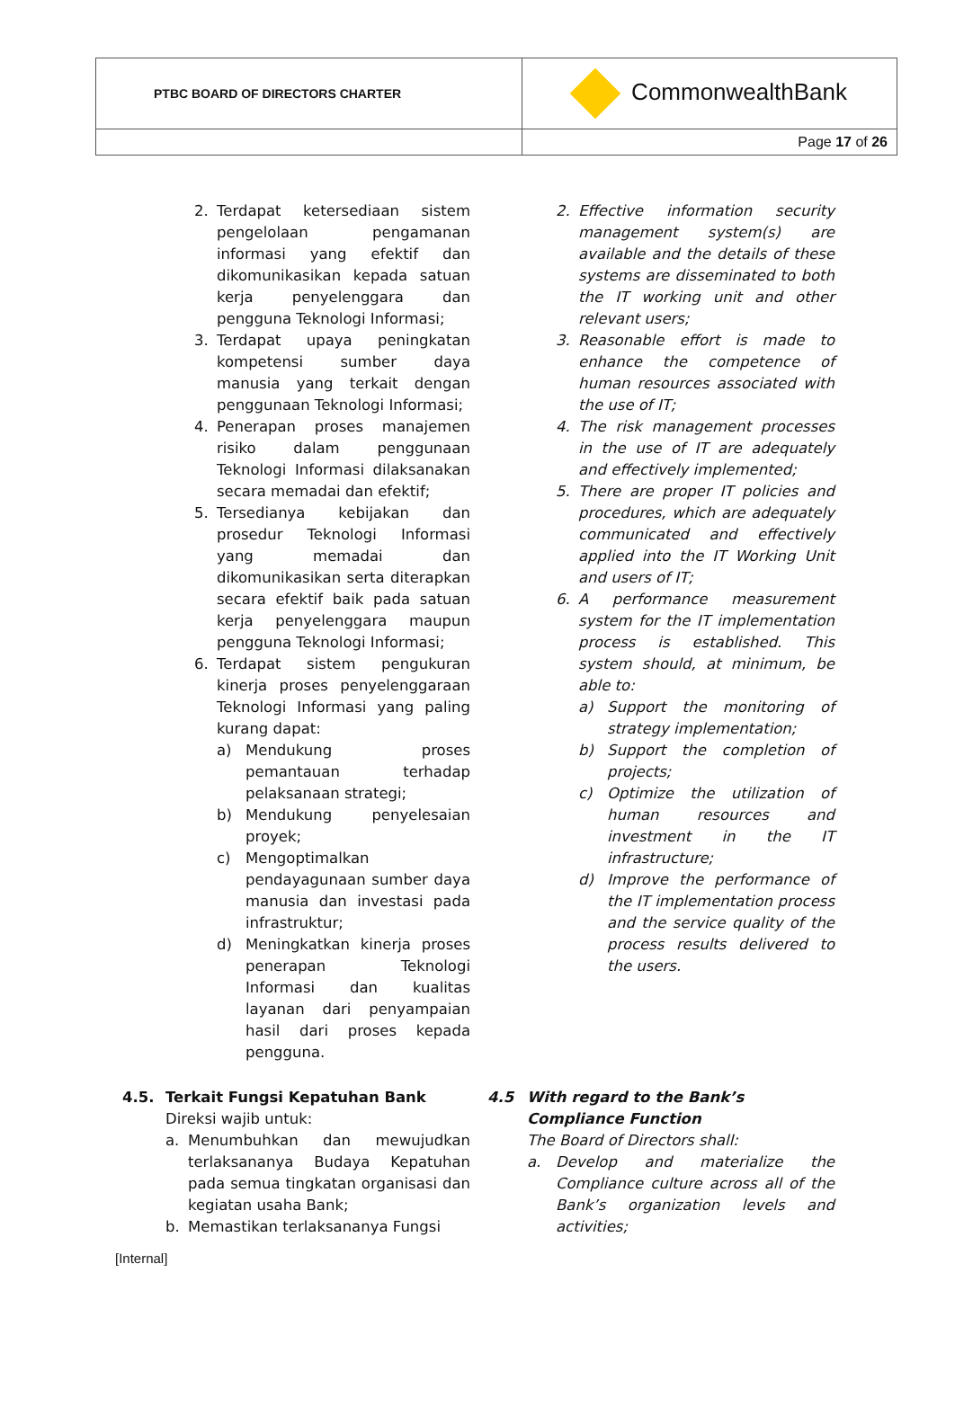| PTBC BOARD OF DIRECTORS CHARTER | CommonwealthBank |
| | Page 17 of 26 |
2. Terdapat ketersediaan sistem pengelolaan pengamanan informasi yang efektif dan dikomunikasikan kepada satuan kerja penyelenggara dan pengguna Teknologi Informasi;
3. Terdapat upaya peningkatan kompetensi sumber daya manusia yang terkait dengan penggunaan Teknologi Informasi;
4. Penerapan proses manajemen risiko dalam penggunaan Teknologi Informasi dilaksanakan secara memadai dan efektif;
5. Tersedianya kebijakan dan prosedur Teknologi Informasi yang memadai dan dikomunikasikan serta diterapkan secara efektif baik pada satuan kerja penyelenggara maupun pengguna Teknologi Informasi;
6. Terdapat sistem pengukuran kinerja proses penyelenggaraan Teknologi Informasi yang paling kurang dapat:
a) Mendukung proses pemantauan terhadap pelaksanaan strategi;
b) Mendukung penyelesaian proyek;
c) Mengoptimalkan pendayagunaan sumber daya manusia dan investasi pada infrastruktur;
d) Meningkatkan kinerja proses penerapan Teknologi Informasi dan kualitas layanan dari penyampaian hasil dari proses kepada pengguna.
2. Effective information security management system(s) are available and the details of these systems are disseminated to both the IT working unit and other relevant users;
3. Reasonable effort is made to enhance the competence of human resources associated with the use of IT;
4. The risk management processes in the use of IT are adequately and effectively implemented;
5. There are proper IT policies and procedures, which are adequately communicated and effectively applied into the IT Working Unit and users of IT;
6. A performance measurement system for the IT implementation process is established. This system should, at minimum, be able to:
a) Support the monitoring of strategy implementation;
b) Support the completion of projects;
c) Optimize the utilization of human resources and investment in the IT infrastructure;
d) Improve the performance of the IT implementation process and the service quality of the process results delivered to the users.
4.5. Terkait Fungsi Kepatuhan Bank
Direksi wajib untuk:
a. Menumbuhkan dan mewujudkan terlaksananya Budaya Kepatuhan pada semua tingkatan organisasi dan kegiatan usaha Bank;
b. Memastikan terlaksananya Fungsi
4.5 With regard to the Bank’s Compliance Function
The Board of Directors shall:
a. Develop and materialize the Compliance culture across all of the Bank’s organization levels and activities;
[Internal]